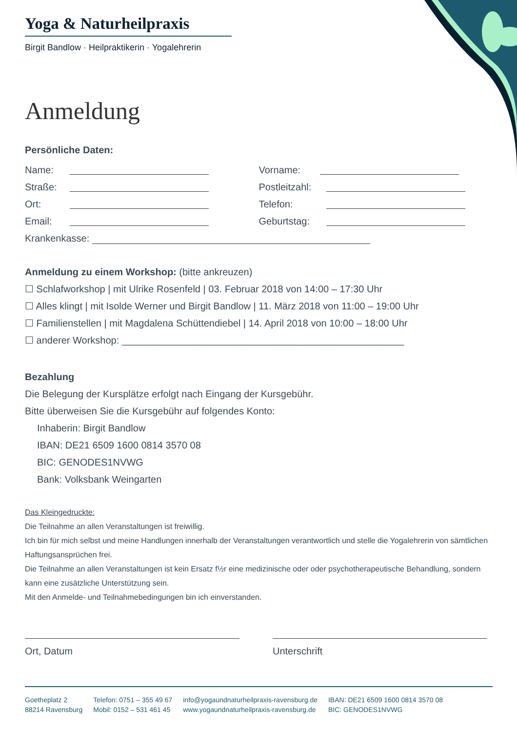Yoga & Naturheilpraxis
Birgit Bandlow · Heilpraktikerin · Yogalehrerin
Anmeldung
Persönliche Daten:
Name:
Vorname:
Straße:
Postleitzahl:
Ort:
Telefon:
Email:
Geburtstag:
Krankenkasse:
Anmeldung zu einem Workshop: (bitte ankreuzen)
☐ Schlafworkshop | mit Ulrike Rosenfeld | 03. Februar 2018 von 14:00 – 17:30 Uhr
☐ Alles klingt | mit Isolde Werner und Birgit Bandlow | 11. März 2018 von 11:00 – 19:00 Uhr
☐ Familienstellen | mit Magdalena Schüttendiebel | 14. April 2018 von 10:00 – 18:00 Uhr
☐ anderer Workshop: ____________________________________________________
Bezahlung
Die Belegung der Kursplätze erfolgt nach Eingang der Kursgebühr.
Bitte überweisen Sie die Kursgebühr auf folgendes Konto:
Inhaberin: Birgit Bandlow
IBAN: DE21 6509 1600 0814 3570 08
BIC: GENODES1NVWG
Bank: Volksbank Weingarten
Das Kleingedruckte:
Die Teilnahme an allen Veranstaltungen ist freiwillig.
Ich bin für mich selbst und meine Handlungen innerhalb der Veranstaltungen verantwortlich und stelle die Yogalehrerin von sämtlichen Haftungsansprüchen frei.
Die Teilnahme an allen Veranstaltungen ist kein Ersatz f½r eine medizinische oder oder psychotherapeutische Behandlung, sondern kann eine zusätzliche Unterstützung sein.
Mit den Anmelde- und Teilnahmebedingungen bin ich einverstanden.
Ort, Datum Unterschrift
Goetheplatz 2
88214 Ravensburg
Telefon: 0751 – 355 49 67
Mobil: 0152 – 531 461 45
info@yogaundnaturheilpraxis-ravensburg.de
www.yogaundnaturheilpraxis-ravensburg.de
IBAN: DE21 6509 1600 0814 3570 08
BIC: GENODES1NVWG